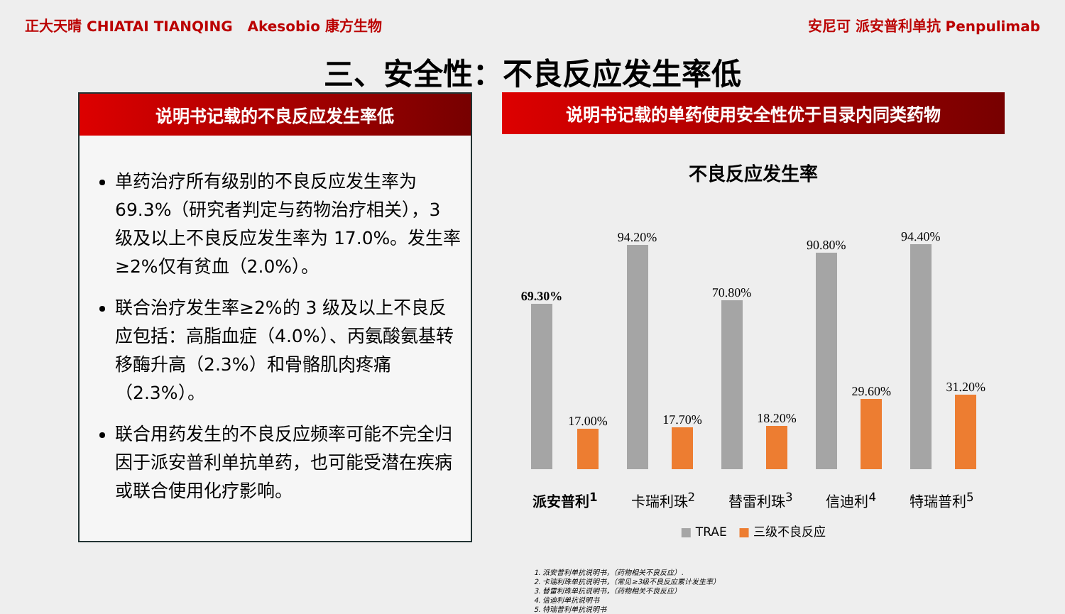正大天晴 CHIATAI TIANQING Akesobio 康方生物
安尼可 派安普利单抗 Penpulimab
三、安全性：不良反应发生率低
说明书记载的不良反应发生率低
单药治疗所有级别的不良反应发生率为69.3%（研究者判定与药物治疗相关），3 级及以上不良反应发生率为 17.0%。发生率≥2%仅有贫血（2.0%）。
联合治疗发生率≥2%的 3 级及以上不良反应包括：高脂血症（4.0%）、丙氨酸氨基转移酶升高（2.3%）和骨骼肌肉疼痛（2.3%）。
联合用药发生的不良反应频率可能不完全归因于派安普利单抗单药，也可能受潜在疾病或联合使用化疗影响。
说明书记载的单药使用安全性优于目录内同类药物
不良反应发生率
69.30%
17.00%
94.20%
17.70%
70.80%
18.20%
90.80%
29.60%
94.40%
31.20%
派安普利<sup>1</sup> 卡瑞利珠<sup>2</sup> 替雷利珠<sup>3</sup> 信迪利<sup>4</sup> 特瑞普利<sup>5</sup>
■ TRAE ■ 三级不良反应
1. 派安普利单抗说明书，（药物相关不良反应）.
2. 卡瑞利珠单抗说明书，（常见≥3级不良反应累计发生率）
3. 替雷利珠单抗说明书，（药物相关不良反应）
4. 信迪利单抗说明书
5. 特瑞普利单抗说明书